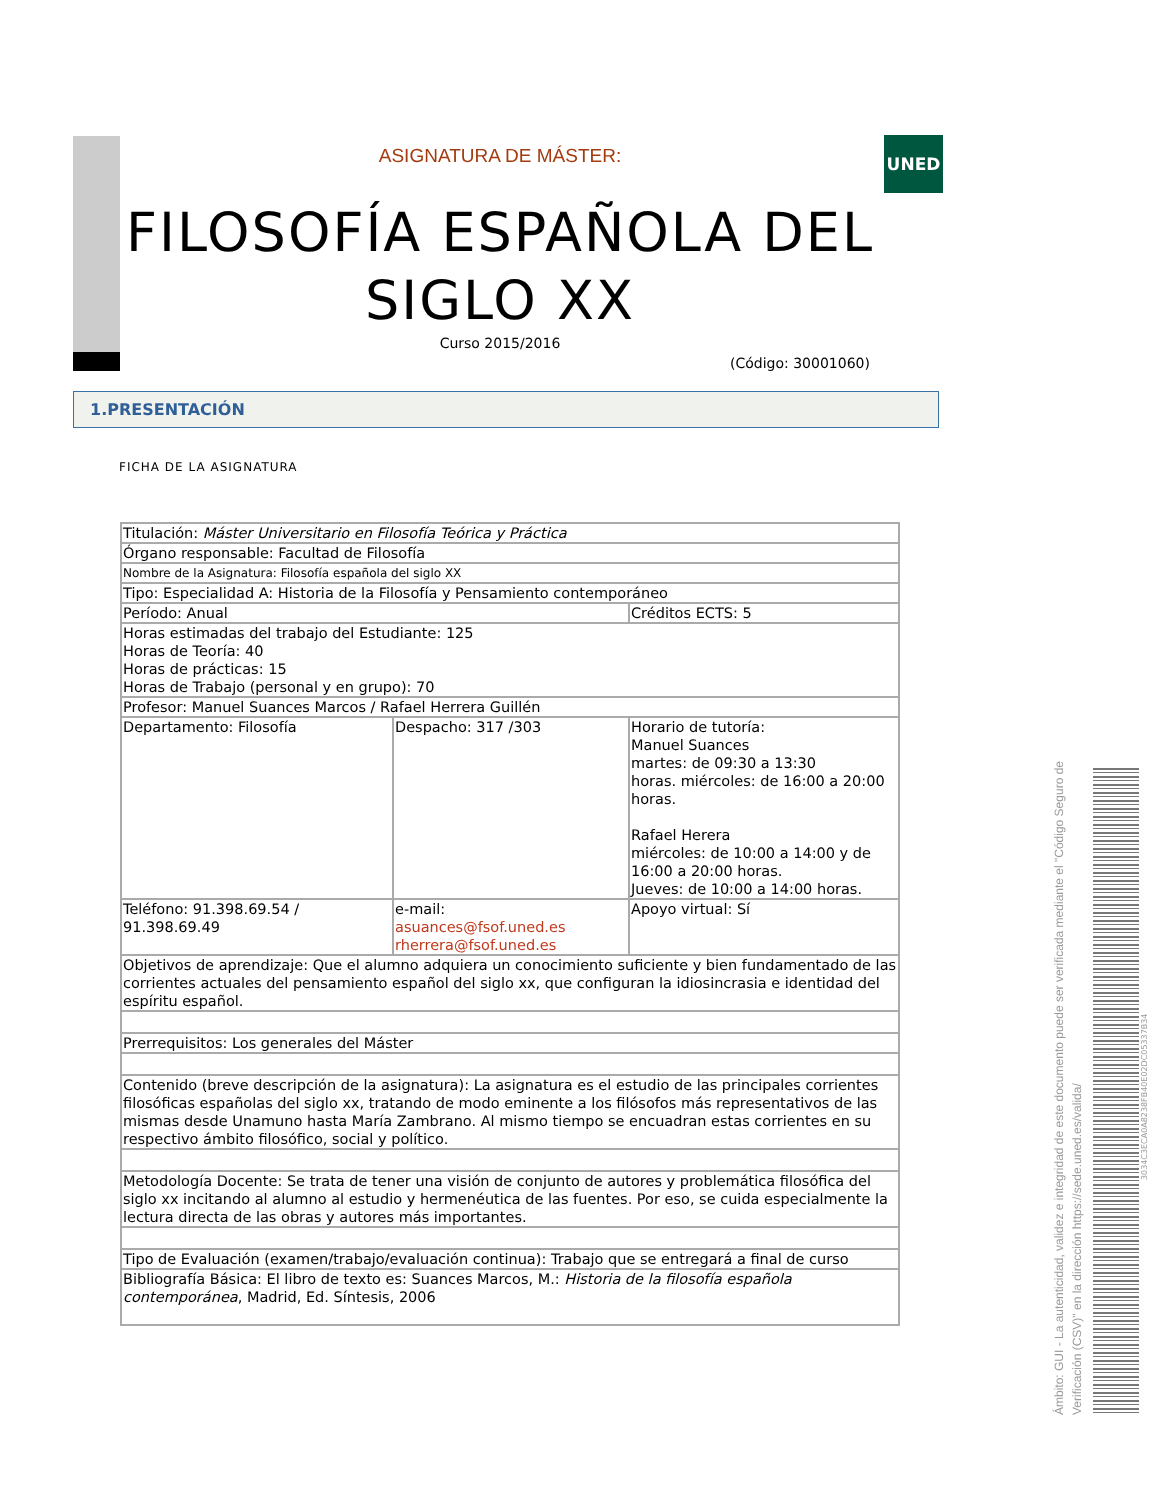UNED
ASIGNATURA DE MÁSTER:
FILOSOFÍA ESPAÑOLA DEL SIGLO XX
Curso 2015/2016
(Código: 30001060)
1.PRESENTACIÓN
FICHA DE LA ASIGNATURA
| Titulación: Máster Universitario en Filosofía Teórica y Práctica | | |
| Órgano responsable: Facultad de Filosofía | | |
| Nombre de la Asignatura: Filosofía española del siglo XX | | |
| Tipo: Especialidad A: Historia de la Filosofía y Pensamiento contemporáneo | | |
| Período: Anual | | Créditos ECTS: 5 |
| Horas estimadas del trabajo del Estudiante: 125 Horas de Teoría: 40 Horas de prácticas: 15 Horas de Trabajo (personal y en grupo): 70 | | |
| Profesor: Manuel Suances Marcos / Rafael Herrera Guillén | | |
| Departamento: Filosofía | Despacho: 317 /303 | Horario de tutoría: Manuel Suances martes: de 09:30 a 13:30 horas. miércoles: de 16:00 a 20:00 horas. Rafael Herera miércoles: de 10:00 a 14:00 y de 16:00 a 20:00 horas. Jueves: de 10:00 a 14:00 horas. |
| Teléfono: 91.398.69.54 / 91.398.69.49 | e-mail: asuances@fsof.uned.es rherrera@fsof.uned.es | Apoyo virtual: Sí |
| Objetivos de aprendizaje: Que el alumno adquiera un conocimiento suficiente y bien fundamentado de las corrientes actuales del pensamiento español del siglo xx, que configuran la idiosincrasia e identidad del espíritu español. | | |
| Prerrequisitos: Los generales del Máster | | |
| Contenido (breve descripción de la asignatura): La asignatura es el estudio de las principales corrientes filosóficas españolas del siglo xx, tratando de modo eminente a los filósofos más representativos de las mismas desde Unamuno hasta María Zambrano. Al mismo tiempo se encuadran estas corrientes en su respectivo ámbito filosófico, social y político. | | |
| Metodología Docente: Se trata de tener una visión de conjunto de autores y problemática filosófica del siglo xx incitando al alumno al estudio y hermenéutica de las fuentes. Por eso, se cuida especialmente la lectura directa de las obras y autores más importantes. | | |
| Tipo de Evaluación (examen/trabajo/evaluación continua): Trabajo que se entregará a final de curso | | |
| Bibliografía Básica: El libro de texto es: Suances Marcos, M.: Historia de la filosofía española contemporánea , Madrid, Ed. Síntesis, 2006 | | |
Ámbito: GUI - La autenticidad, validez e integridad de este documento puede ser verificada mediante el "Código Seguro de Verificación (CSV)" en la dirección https://sede.uned.es/valida/
3034C3ECA0A8238FB40E02DC05337B34